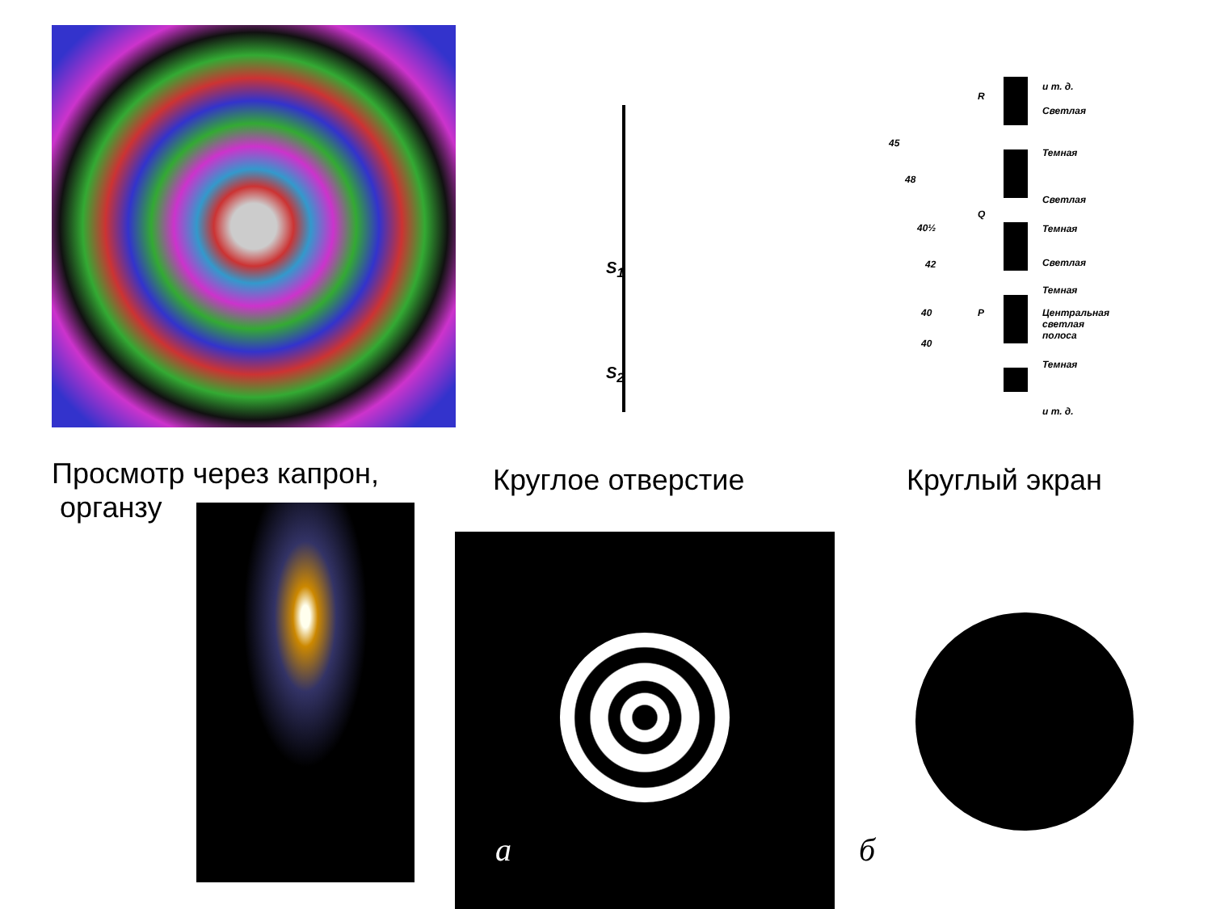S<sub>1</sub>
S<sub>2</sub>
R
Q
P
45
48
40½
42
40
40
и т. д.
Светлая
Темная
Светлая
Темная
Светлая
Темная
Центральная
светлая
полоса
Темная
и т. д.
Просмотр через капрон,
органзу
Круглое отверстие Круглый экран
a б